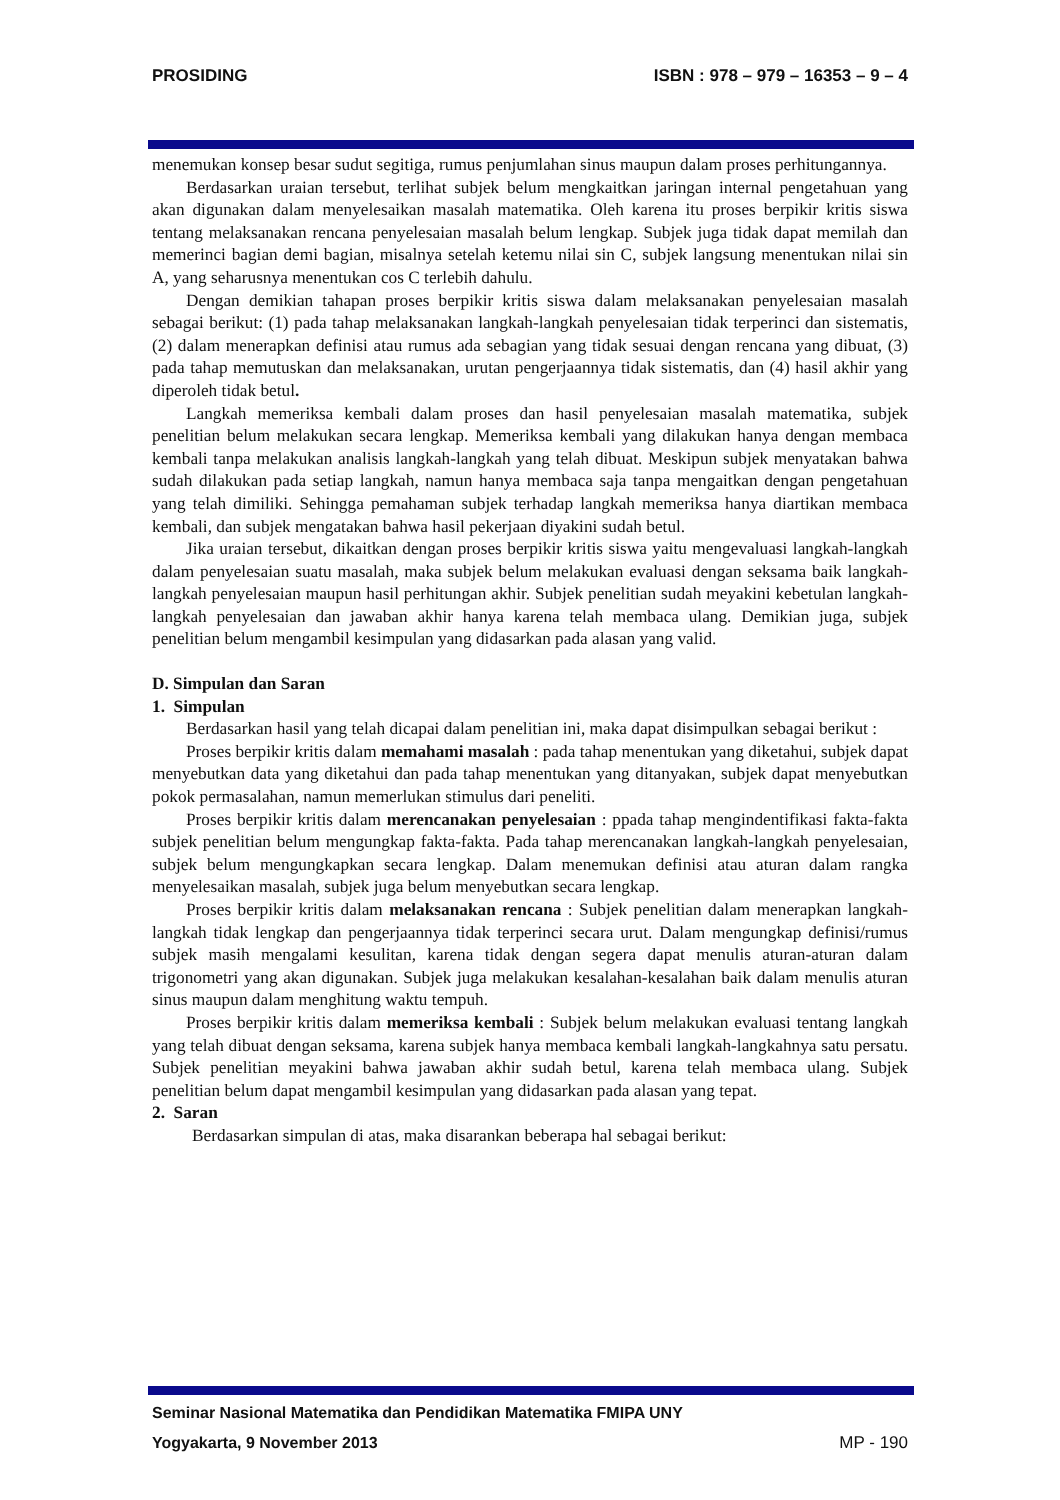PROSIDING ISBN : 978 – 979 – 16353 – 9 – 4
menemukan konsep besar sudut segitiga, rumus penjumlahan sinus maupun dalam proses perhitungannya.
Berdasarkan uraian tersebut, terlihat subjek belum mengkaitkan jaringan internal pengetahuan yang akan digunakan dalam menyelesaikan masalah matematika. Oleh karena itu proses berpikir kritis siswa tentang melaksanakan rencana penyelesaian masalah belum lengkap. Subjek juga tidak dapat memilah dan memerinci bagian demi bagian, misalnya setelah ketemu nilai sin C, subjek langsung menentukan nilai sin A, yang seharusnya menentukan cos C terlebih dahulu.
Dengan demikian tahapan proses berpikir kritis siswa dalam melaksanakan penyelesaian masalah sebagai berikut: (1) pada tahap melaksanakan langkah-langkah penyelesaian tidak terperinci dan sistematis, (2) dalam menerapkan definisi atau rumus ada sebagian yang tidak sesuai dengan rencana yang dibuat, (3) pada tahap memutuskan dan melaksanakan, urutan pengerjaannya tidak sistematis, dan (4) hasil akhir yang diperoleh tidak betul.
Langkah memeriksa kembali dalam proses dan hasil penyelesaian masalah matematika, subjek penelitian belum melakukan secara lengkap. Memeriksa kembali yang dilakukan hanya dengan membaca kembali tanpa melakukan analisis langkah-langkah yang telah dibuat. Meskipun subjek menyatakan bahwa sudah dilakukan pada setiap langkah, namun hanya membaca saja tanpa mengaitkan dengan pengetahuan yang telah dimiliki. Sehingga pemahaman subjek terhadap langkah memeriksa hanya diartikan membaca kembali, dan subjek mengatakan bahwa hasil pekerjaan diyakini sudah betul.
Jika uraian tersebut, dikaitkan dengan proses berpikir kritis siswa yaitu mengevaluasi langkah-langkah dalam penyelesaian suatu masalah, maka subjek belum melakukan evaluasi dengan seksama baik langkah-langkah penyelesaian maupun hasil perhitungan akhir. Subjek penelitian sudah meyakini kebetulan langkah-langkah penyelesaian dan jawaban akhir hanya karena telah membaca ulang. Demikian juga, subjek penelitian belum mengambil kesimpulan yang didasarkan pada alasan yang valid.
D. Simpulan dan Saran
1. Simpulan
Berdasarkan hasil yang telah dicapai dalam penelitian ini, maka dapat disimpulkan sebagai berikut :
Proses berpikir kritis dalam memahami masalah : pada tahap menentukan yang diketahui, subjek dapat menyebutkan data yang diketahui dan pada tahap menentukan yang ditanyakan, subjek dapat menyebutkan pokok permasalahan, namun memerlukan stimulus dari peneliti.
Proses berpikir kritis dalam merencanakan penyelesaian : ppada tahap mengindentifikasi fakta-fakta subjek penelitian belum mengungkap fakta-fakta. Pada tahap merencanakan langkah-langkah penyelesaian, subjek belum mengungkapkan secara lengkap. Dalam menemukan definisi atau aturan dalam rangka menyelesaikan masalah, subjek juga belum menyebutkan secara lengkap.
Proses berpikir kritis dalam melaksanakan rencana : Subjek penelitian dalam menerapkan langkah-langkah tidak lengkap dan pengerjaannya tidak terperinci secara urut. Dalam mengungkap definisi/rumus subjek masih mengalami kesulitan, karena tidak dengan segera dapat menulis aturan-aturan dalam trigonometri yang akan digunakan. Subjek juga melakukan kesalahan-kesalahan baik dalam menulis aturan sinus maupun dalam menghitung waktu tempuh.
Proses berpikir kritis dalam memeriksa kembali : Subjek belum melakukan evaluasi tentang langkah yang telah dibuat dengan seksama, karena subjek hanya membaca kembali langkah-langkahnya satu persatu. Subjek penelitian meyakini bahwa jawaban akhir sudah betul, karena telah membaca ulang. Subjek penelitian belum dapat mengambil kesimpulan yang didasarkan pada alasan yang tepat.
2. Saran
Berdasarkan simpulan di atas, maka disarankan beberapa hal sebagai berikut:
Seminar Nasional Matematika dan Pendidikan Matematika FMIPA UNY
Yogyakarta, 9 November 2013 MP - 190